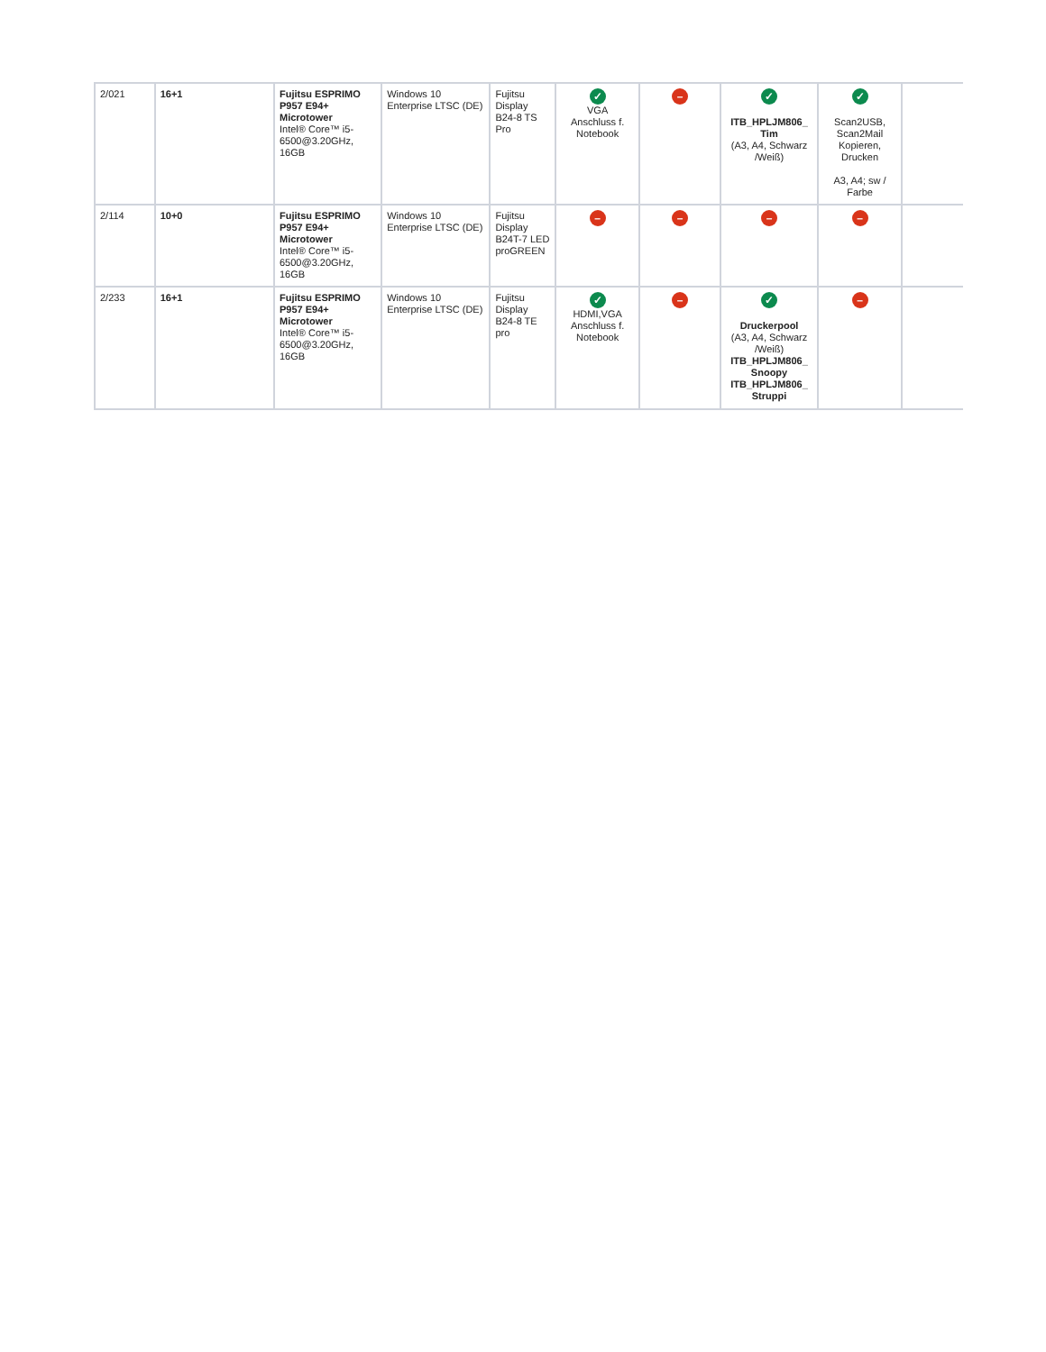| 2/021 | 16+1 | Fujitsu ESPRIMO P957 E94+ Microtower Intel® Core™ i5-6500@3.20GHz, 16GB | Windows 10 Enterprise LTSC (DE) | Fujitsu Display B24-8 TS Pro | ✓ VGA Anschluss f. Notebook | – | ✓ ITB_HPLJM806_ Tim (A3, A4, Schwarz /Weiß) | ✓ Scan2USB, Scan2Mail Kopieren, Drucken A3, A4; sw / Farbe | – |
| 2/114 | 10+0 | Fujitsu ESPRIMO P957 E94+ Microtower Intel® Core™ i5-6500@3.20GHz, 16GB | Windows 10 Enterprise LTSC (DE) | Fujitsu Display B24T-7 LED proGREEN | – | – | – | – | – |
| 2/233 | 16+1 | Fujitsu ESPRIMO P957 E94+ Microtower Intel® Core™ i5-6500@3.20GHz, 16GB | Windows 10 Enterprise LTSC (DE) | Fujitsu Display B24-8 TE pro | ✓ HDMI,VGA Anschluss f. Notebook | – | ✓ Druckerpool (A3, A4, Schwarz /Weiß) ITB_HPLJM806_ Snoopy ITB_HPLJM806_ Struppi | – | ✓ |